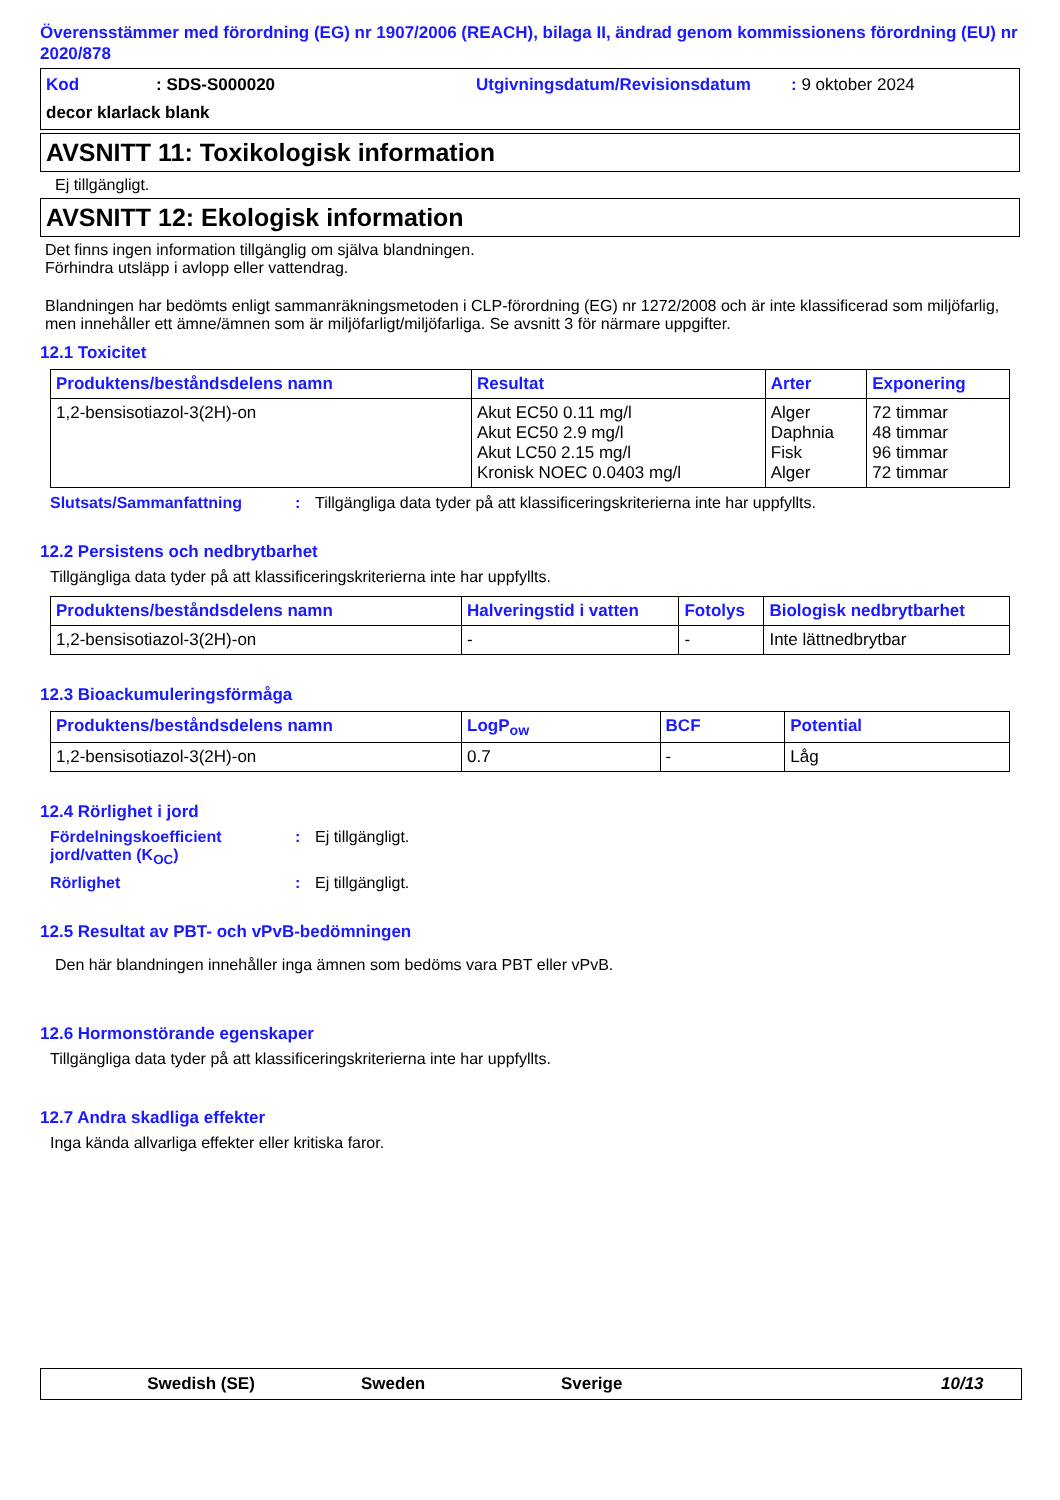Överensstämmer med förordning (EG) nr 1907/2006 (REACH), bilaga II, ändrad genom kommissionens förordning (EU) nr 2020/878
Kod: SDS-S000020 Utgivningsdatum/Revisionsdatum: 9 oktober 2024
decor klarlack blank
AVSNITT 11: Toxikologisk information
Ej tillgängligt.
AVSNITT 12: Ekologisk information
Det finns ingen information tillgänglig om själva blandningen.
Förhindra utsläpp i avlopp eller vattendrag.
Blandningen har bedömts enligt sammanräkningsmetoden i CLP-förordning (EG) nr 1272/2008 och är inte klassificerad som miljöfarlig, men innehåller ett ämne/ämnen som är miljöfarligt/miljöfarliga. Se avsnitt 3 för närmare uppgifter.
12.1 Toxicitet
| Produktens/beståndsdelens namn | Resultat | Arter | Exponering |
| --- | --- | --- | --- |
| 1,2-bensisotiazol-3(2H)-on | Akut EC50 0.11 mg/l Akut EC50 2.9 mg/l Akut LC50 2.15 mg/l Kronisk NOEC 0.0403 mg/l | Alger Daphnia Fisk Alger | 72 timmar 48 timmar 96 timmar 72 timmar |
Slutsats/Sammanfattning: Tillgängliga data tyder på att klassificeringskriterierna inte har uppfyllts.
12.2 Persistens och nedbrytbarhet
Tillgängliga data tyder på att klassificeringskriterierna inte har uppfyllts.
| Produktens/beståndsdelens namn | Halveringstid i vatten | Fotolys | Biologisk nedbrytbarhet |
| --- | --- | --- | --- |
| 1,2-bensisotiazol-3(2H)-on | - | - | Inte lättnedbrytbar |
12.3 Bioackumuleringsförmåga
| Produktens/beståndsdelens namn | LogP<sub>ow</sub> | BCF | Potential |
| --- | --- | --- | --- |
| 1,2-bensisotiazol-3(2H)-on | 0.7 | - | Låg |
12.4 Rörlighet i jord
Fördelningskoefficient jord/vatten (K<sub>OC</sub>): Ej tillgängligt.
Rörlighet: Ej tillgängligt.
12.5 Resultat av PBT- och vPvB-bedömningen
Den här blandningen innehåller inga ämnen som bedöms vara PBT eller vPvB.
12.6 Hormonstörande egenskaper
Tillgängliga data tyder på att klassificeringskriterierna inte har uppfyllts.
12.7 Andra skadliga effekter
Inga kända allvarliga effekter eller kritiska faror.
Swedish (SE) Sweden Sverige 10/13